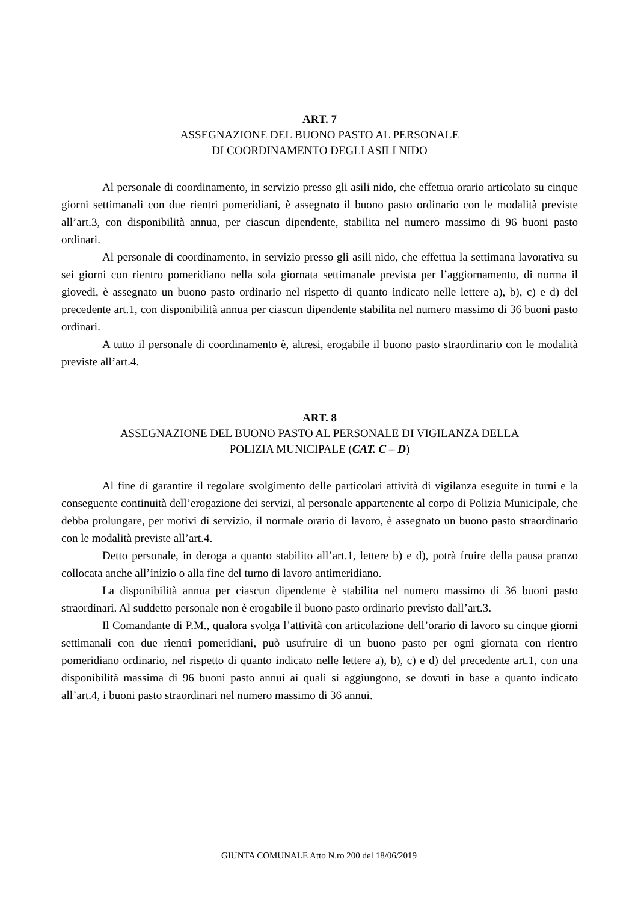ART. 7
ASSEGNAZIONE DEL BUONO PASTO AL PERSONALE
DI COORDINAMENTO DEGLI ASILI NIDO
Al personale di coordinamento, in servizio presso gli asili nido, che effettua orario articolato su cinque giorni settimanali con due rientri pomeridiani, è assegnato il buono pasto ordinario con le modalità previste all’art.3, con disponibilità annua, per ciascun dipendente, stabilita nel numero massimo di 96 buoni pasto ordinari.
Al personale di coordinamento, in servizio presso gli asili nido, che effettua la settimana lavorativa su sei giorni con rientro pomeridiano nella sola giornata settimanale prevista per l’aggiornamento, di norma il giovedi, è assegnato un buono pasto ordinario nel rispetto di quanto indicato nelle lettere a), b), c) e d) del precedente art.1, con disponibilità annua per ciascun dipendente stabilita nel numero massimo di 36 buoni pasto ordinari.
A tutto il personale di coordinamento è, altresi, erogabile il buono pasto straordinario con le modalità previste all’art.4.
ART. 8
ASSEGNAZIONE DEL BUONO PASTO AL PERSONALE DI VIGILANZA DELLA
POLIZIA MUNICIPALE (CAT. C – D)
Al fine di garantire il regolare svolgimento delle particolari attività di vigilanza eseguite in turni e la conseguente continuità dell’erogazione dei servizi, al personale appartenente al corpo di Polizia Municipale, che debba prolungare, per motivi di servizio, il normale orario di lavoro, è assegnato un buono pasto straordinario con le modalità previste all’art.4.
Detto personale, in deroga a quanto stabilito all’art.1, lettere b) e d), potrà fruire della pausa pranzo collocata anche all’inizio o alla fine del turno di lavoro antimeridiano.
La disponibilità annua per ciascun dipendente è stabilita nel numero massimo di 36 buoni pasto straordinari. Al suddetto personale non è erogabile il buono pasto ordinario previsto dall’art.3.
Il Comandante di P.M., qualora svolga l’attività con articolazione dell’orario di lavoro su cinque giorni settimanali con due rientri pomeridiani, può usufruire di un buono pasto per ogni giornata con rientro pomeridiano ordinario, nel rispetto di quanto indicato nelle lettere a), b), c) e d) del precedente art.1, con una disponibilità massima di 96 buoni pasto annui ai quali si aggiungono, se dovuti in base a quanto indicato all’art.4, i buoni pasto straordinari nel numero massimo di 36 annui.
GIUNTA COMUNALE Atto N.ro 200 del 18/06/2019